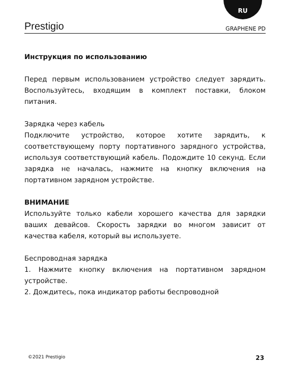RU
Prestigio GRAPHENE PD
Инструкция по использованию
Перед первым использованием устройство следует зарядить. Воспользуйтесь, входящим в комплект поставки, блоком питания.
Зарядка через кабель
Подключите устройство, которое хотите зарядить, к соответствующему порту портативного зарядного устройства, используя соответствующий кабель. Подождите 10 секунд. Если зарядка не началась, нажмите на кнопку включения на портативном зарядном устройстве.
ВНИМАНИЕ
Используйте только кабели хорошего качества для зарядки ваших девайсов. Скорость зарядки во многом зависит от качества кабеля, который вы используете.
Беспроводная зарядка
1. Нажмите кнопку включения на портативном зарядном устройстве.
2. Дождитесь, пока индикатор работы беспроводной
©2021 Prestigio 23